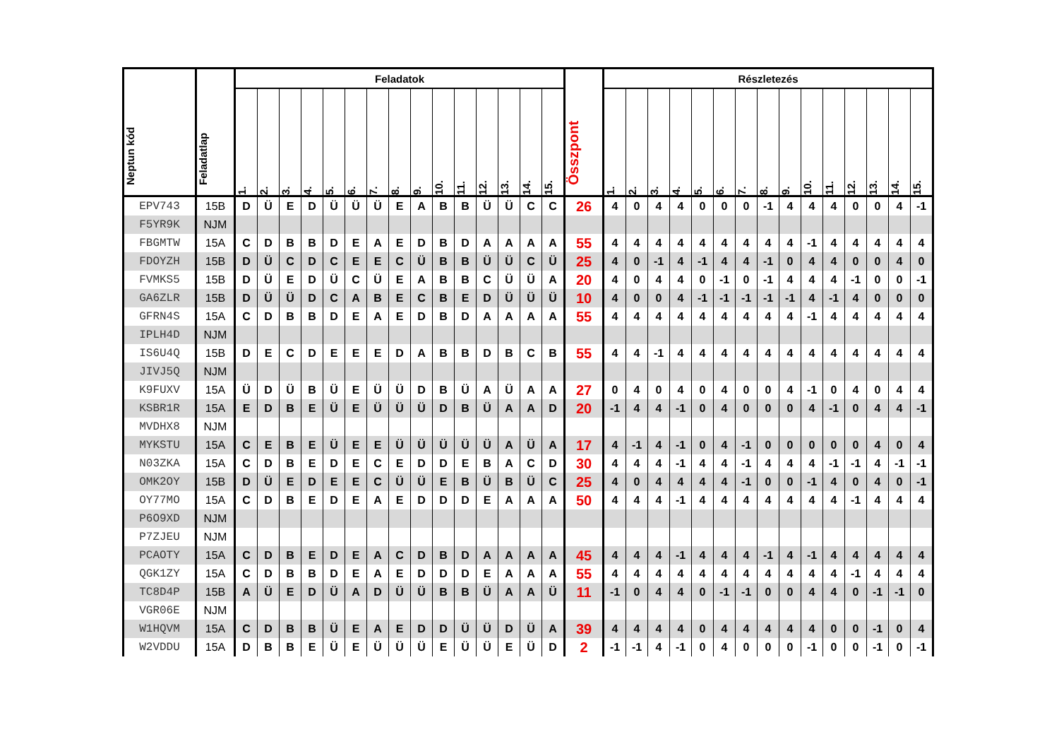| Neptun kód | Feladatlap | Feladatok | | | | | | | | | | | | | | | Összpont | Részletezés | | | | | | | | | | | | | | |
| --- | --- | --- | --- | --- | --- | --- | --- | --- | --- | --- | --- | --- | --- | --- | --- | --- | --- | --- | --- | --- | --- | --- | --- | --- | --- | --- | --- | --- | --- | --- | --- | --- |
| | | 1. | 2. | 3. | 4. | 5. | 6. | 7. | 8. | 9. | 10. | 11. | 12. | 13. | 14. | 15. | | 1. | 2. | 3. | 4. | 5. | 6. | 7. | 8. | 9. | 10. | 11. | 12. | 13. | 14. | 15. |
| EPV743 | 15B | D | Ü | E | D | Ü | Ü | Ü | E | A | B | B | Ü | Ü | C | C | 26 | 4 | 0 | 4 | 4 | 0 | 0 | 0 | -1 | 4 | 4 | 4 | 0 | 0 | 4 | -1 |
| F5YR9K | NJM | | | | | | | | | | | | | | | | | | | | | | | | | | | | | | | |
| FBGMTW | 15A | C | D | B | B | D | E | A | E | D | B | D | A | A | A | A | 55 | 4 | 4 | 4 | 4 | 4 | 4 | 4 | 4 | 4 | -1 | 4 | 4 | 4 | 4 | 4 |
| FDOYZH | 15B | D | Ü | C | D | C | E | E | C | Ü | B | B | Ü | Ü | C | Ü | 25 | 4 | 0 | -1 | 4 | -1 | 4 | 4 | -1 | 0 | 4 | 4 | 0 | 0 | 4 | 0 |
| FVMKS5 | 15B | D | Ü | E | D | Ü | C | Ü | E | A | B | B | C | Ü | Ü | A | 20 | 4 | 0 | 4 | 4 | 0 | -1 | 0 | -1 | 4 | 4 | 4 | -1 | 0 | 0 | -1 |
| GA6ZLR | 15B | D | Ü | Ü | D | C | A | B | E | C | B | E | D | Ü | Ü | Ü | 10 | 4 | 0 | 0 | 4 | -1 | -1 | -1 | -1 | -1 | 4 | -1 | 4 | 0 | 0 | 0 |
| GFRN4S | 15A | C | D | B | B | D | E | A | E | D | B | D | A | A | A | A | 55 | 4 | 4 | 4 | 4 | 4 | 4 | 4 | 4 | 4 | -1 | 4 | 4 | 4 | 4 | 4 |
| IPLH4D | NJM | | | | | | | | | | | | | | | | | | | | | | | | | | | | | | | |
| IS6U4Q | 15B | D | E | C | D | E | E | E | D | A | B | B | D | B | C | B | 55 | 4 | 4 | -1 | 4 | 4 | 4 | 4 | 4 | 4 | 4 | 4 | 4 | 4 | 4 | 4 |
| JIVJ5Q | NJM | | | | | | | | | | | | | | | | | | | | | | | | | | | | | | | |
| K9FUXV | 15A | Ü | D | Ü | B | Ü | E | Ü | Ü | D | B | Ü | A | Ü | A | A | 27 | 0 | 4 | 0 | 4 | 0 | 4 | 0 | 0 | 4 | -1 | 0 | 4 | 0 | 4 | 4 |
| KSBR1R | 15A | E | D | B | E | Ü | E | Ü | Ü | Ü | D | B | Ü | A | A | D | 20 | -1 | 4 | 4 | -1 | 0 | 4 | 0 | 0 | 0 | 4 | -1 | 0 | 4 | 4 | -1 |
| MVDHX8 | NJM | | | | | | | | | | | | | | | | | | | | | | | | | | | | | | | |
| MYKSTU | 15A | C | E | B | E | Ü | E | E | Ü | Ü | Ü | Ü | Ü | A | Ü | A | 17 | 4 | -1 | 4 | -1 | 0 | 4 | -1 | 0 | 0 | 0 | 0 | 0 | 4 | 0 | 4 |
| N03ZKA | 15A | C | D | B | E | D | E | C | E | D | D | E | B | A | C | D | 30 | 4 | 4 | 4 | -1 | 4 | 4 | -1 | 4 | 4 | 4 | -1 | -1 | 4 | -1 | -1 |
| OMK2OY | 15B | D | Ü | E | D | E | E | C | Ü | Ü | E | B | Ü | B | Ü | C | 25 | 4 | 0 | 4 | 4 | 4 | 4 | -1 | 0 | 0 | -1 | 4 | 0 | 4 | 0 | -1 |
| OY77MO | 15A | C | D | B | E | D | E | A | E | D | D | D | E | A | A | A | 50 | 4 | 4 | 4 | -1 | 4 | 4 | 4 | 4 | 4 | 4 | 4 | -1 | 4 | 4 | 4 |
| P6O9XD | NJM | | | | | | | | | | | | | | | | | | | | | | | | | | | | | | | |
| P7ZJEU | NJM | | | | | | | | | | | | | | | | | | | | | | | | | | | | | | | |
| PCAOTY | 15A | C | D | B | E | D | E | A | C | D | B | D | A | A | A | A | 45 | 4 | 4 | 4 | -1 | 4 | 4 | 4 | -1 | 4 | -1 | 4 | 4 | 4 | 4 | 4 |
| QGK1ZY | 15A | C | D | B | B | D | E | A | E | D | D | D | E | A | A | A | 55 | 4 | 4 | 4 | 4 | 4 | 4 | 4 | 4 | 4 | 4 | 4 | -1 | 4 | 4 | 4 |
| TC8D4P | 15B | A | Ü | E | D | Ü | A | D | Ü | Ü | B | B | Ü | A | A | Ü | 11 | -1 | 0 | 4 | 4 | 0 | -1 | -1 | 0 | 0 | 4 | 4 | 0 | -1 | -1 | 0 |
| VGR06E | NJM | | | | | | | | | | | | | | | | | | | | | | | | | | | | | | | |
| W1HQVM | 15A | C | D | B | B | Ü | E | A | E | D | D | Ü | Ü | D | Ü | A | 39 | 4 | 4 | 4 | 4 | 0 | 4 | 4 | 4 | 4 | 4 | 0 | 0 | -1 | 0 | 4 |
| W2VDDU | 15A | D | B | B | E | Ü | E | Ü | Ü | Ü | E | Ü | Ü | E | Ü | D | 2 | -1 | -1 | 4 | -1 | 0 | 4 | 0 | 0 | 0 | -1 | 0 | 0 | -1 | 0 | -1 |